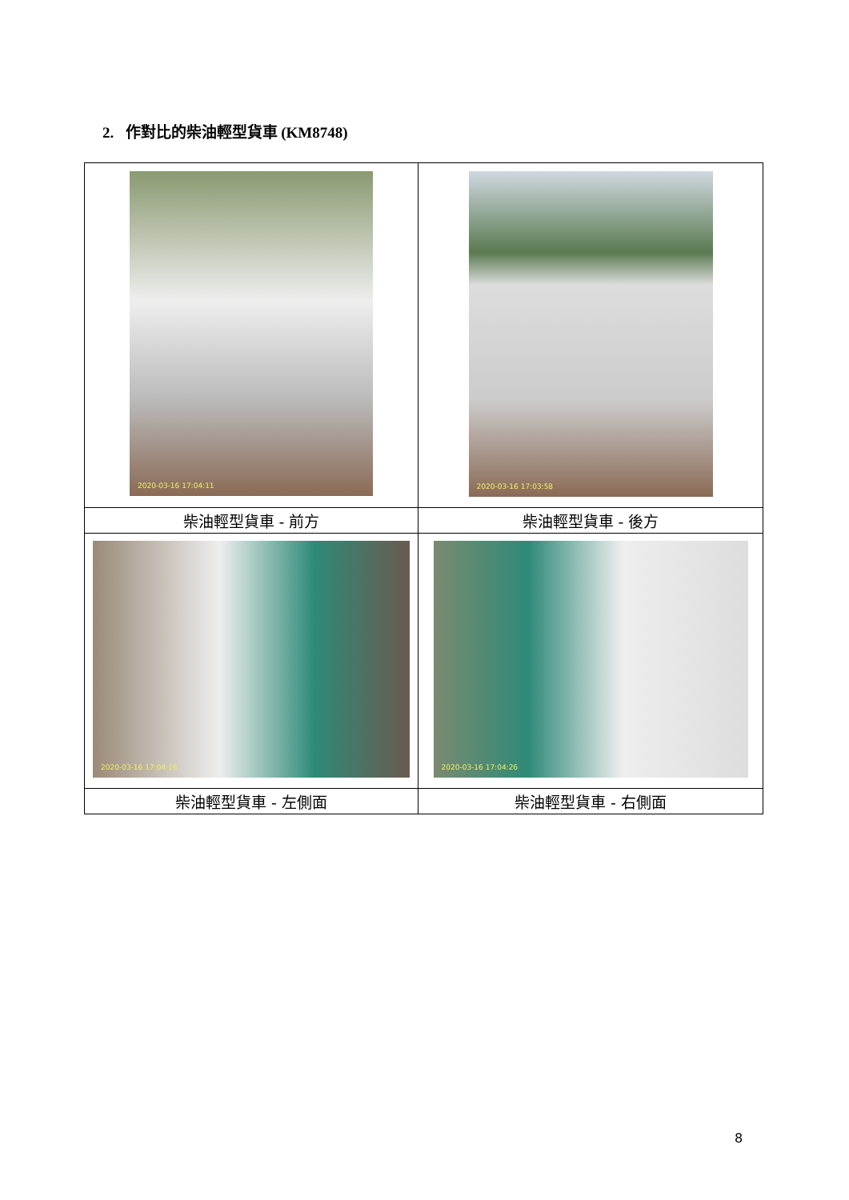2. 作對比的柴油輕型貨車 (KM8748)
| 2020-03-16 17:04:11 | 2020-03-16 17:03:58 |
| 柴油輕型貨車 - 前方 | 柴油輕型貨車 - 後方 |
| 2020-03-16 17:04:16 | 2020-03-16 17:04:26 |
| 柴油輕型貨車 - 左側面 | 柴油輕型貨車 - 右側面 |
8